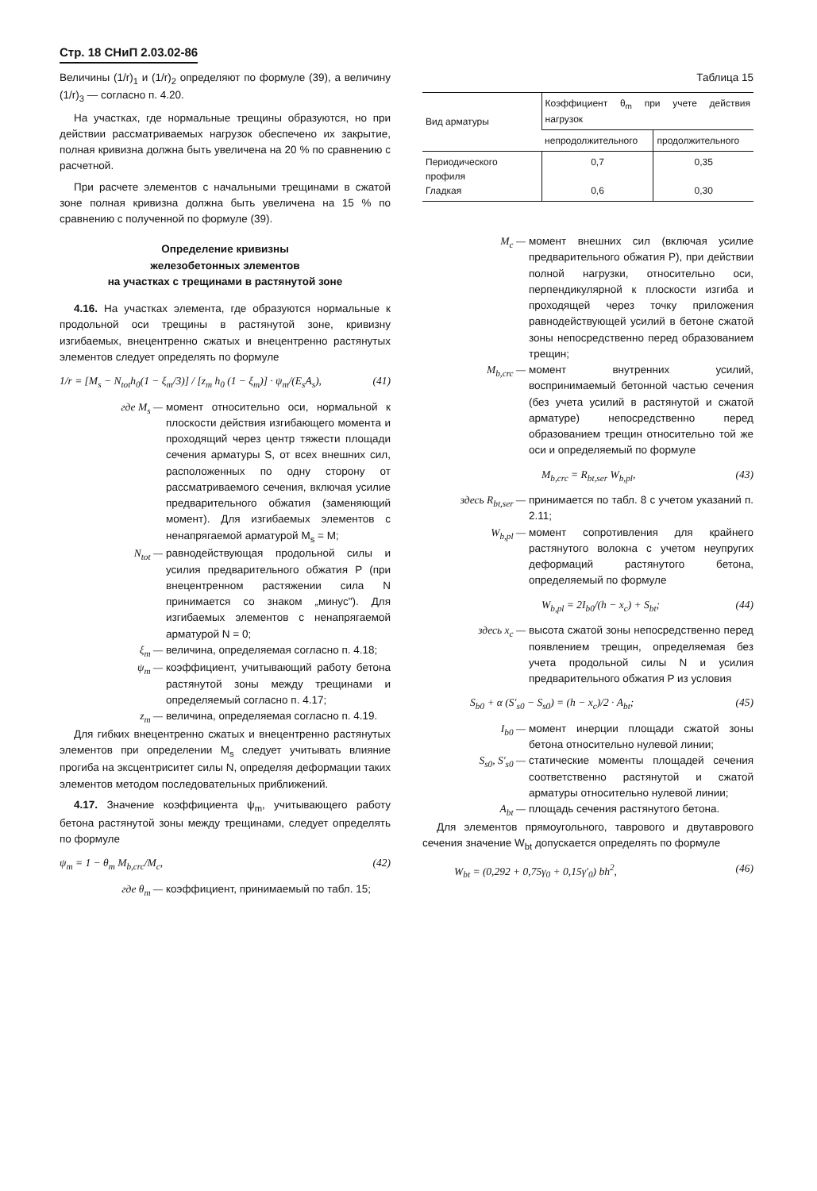Стр. 18 СНиП 2.03.02-86
Величины (1/r)<sub>1</sub> и (1/r)<sub>2</sub> определяют по формуле (39), а величину (1/r)<sub>3</sub> — согласно п. 4.20.
На участках, где нормальные трещины образуются, но при действии рассматриваемых нагрузок обеспечено их закрытие, полная кривизна должна быть увеличена на 20 % по сравнению с расчетной.
При расчете элементов с начальными трещинами в сжатой зоне полная кривизна должна быть увеличена на 15 % по сравнению с полученной по формуле (39).
Определение кривизны
железобетонных элементов
на участках с трещинами в растянутой зоне
4.16. На участках элемента, где образуются нормальные к продольной оси трещины в растянутой зоне, кривизну изгибаемых, внецентренно сжатых и внецентренно растянутых элементов следует определять по формуле
1/r = [M<sub>s</sub> − N<sub>tot</sub>h<sub>0</sub>(1 − ξ<sub>m</sub>/3)] / [z<sub>m</sub> h<sub>0</sub> (1 − ξ<sub>m</sub>)] · ψ<sub>m</sub>/(E<sub>s</sub>A<sub>s</sub>), (41)
где M<sub>s</sub> — момент относительно оси, нормальной к плоскости действия изгибающего момента и проходящий через центр тяжести площади сечения арматуры S, от всех внешних сил, расположенных по одну сторону от рассматриваемого сечения, включая усилие предварительного обжатия (заменяющий момент). Для изгибаемых элементов с ненапрягаемой арматурой M<sub>s</sub> = M;
N<sub>tot</sub> — равнодействующая продольной силы и усилия предварительного обжатия P (при внецентренном растяжении сила N принимается со знаком „минус"). Для изгибаемых элементов с ненапрягаемой арматурой N = 0;
ξ<sub>m</sub> — величина, определяемая согласно п. 4.18;
ψ<sub>m</sub> — коэффициент, учитывающий работу бетона растянутой зоны между трещинами и определяемый согласно п. 4.17;
z<sub>m</sub> — величина, определяемая согласно п. 4.19.
Для гибких внецентренно сжатых и внецентренно растянутых элементов при определении M<sub>s</sub> следует учитывать влияние прогиба на эксцентриситет силы N, определяя деформации таких элементов методом последовательных приближений.
4.17. Значение коэффициента ψ<sub>m</sub>, учитывающего работу бетона растянутой зоны между трещинами, следует определять по формуле
ψ<sub>m</sub> = 1 − θ<sub>m</sub> M<sub>b,crc</sub>/M<sub>c</sub>, (42)
где θ<sub>m</sub> — коэффициент, принимаемый по табл. 15;
Таблица 15
| Вид арматуры | Коэффициент θ<sub>m</sub> при учете действия нагрузок | |
| --- | --- | --- |
| | непродолжительного | продолжительного |
| Периодического профиля Гладкая | 0,7 0,6 | 0,35 0,30 |
M<sub>c</sub> — момент внешних сил (включая усилие предварительного обжатия P), при действии полной нагрузки, относительно оси, перпендикулярной к плоскости изгиба и проходящей через точку приложения равнодействующей усилий в бетоне сжатой зоны непосредственно перед образованием трещин;
M<sub>b,crc</sub> — момент внутренних усилий, воспринимаемый бетонной частью сечения (без учета усилий в растянутой и сжатой арматуре) непосредственно перед образованием трещин относительно той же оси и определяемый по формуле
M<sub>b,crc</sub> = R<sub>bt,ser</sub> W<sub>b,pl</sub>, (43)
здесь R<sub>bt,ser</sub> — принимается по табл. 8 с учетом указаний п. 2.11;
W<sub>b,pl</sub> — момент сопротивления для крайнего растянутого волокна с учетом неупругих деформаций растянутого бетона, определяемый по формуле
W<sub>b,pl</sub> = 2I<sub>b0</sub>/(h − x<sub>c</sub>) + S<sub>bt</sub>; (44)
здесь x<sub>c</sub> — высота сжатой зоны непосредственно перед появлением трещин, определяемая без учета продольной силы N и усилия предварительного обжатия P из условия
S<sub>b0</sub> + α (S′<sub>s0</sub> − S<sub>s0</sub>) = (h − x<sub>c</sub>)/2 · A<sub>bt</sub>; (45)
I<sub>b0</sub> — момент инерции площади сжатой зоны бетона относительно нулевой линии;
S<sub>s0</sub>, S′<sub>s0</sub> — статические моменты площадей сечения соответственно растянутой и сжатой арматуры относительно нулевой линии;
A<sub>bt</sub> — площадь сечения растянутого бетона.
Для элементов прямоугольного, таврового и двутаврового сечения значение W<sub>bt</sub> допускается определять по формуле
W<sub>bt</sub> = (0,292 + 0,75γ<sub>0</sub> + 0,15γ′<sub>0</sub>) bh<sup>2</sup>, (46)